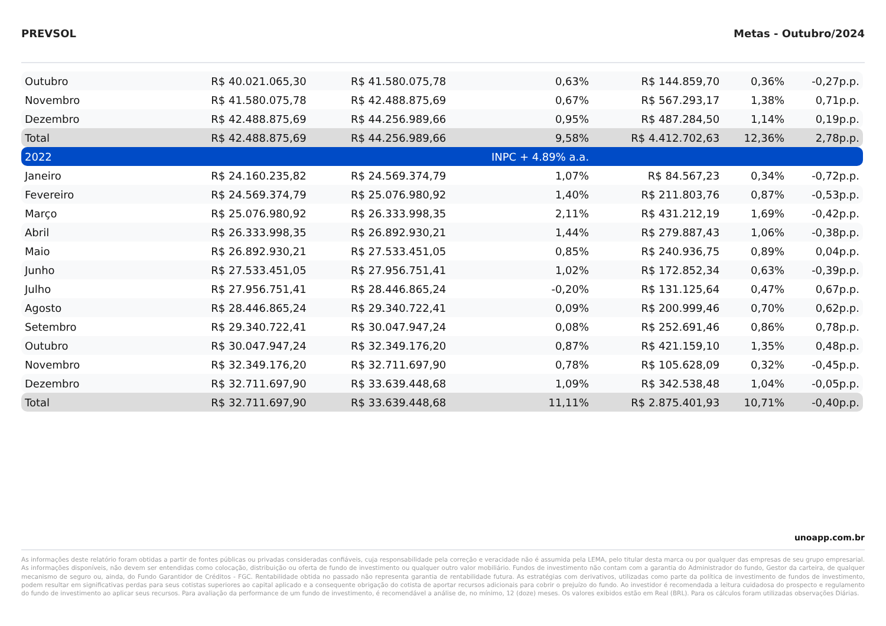PREVSOL Metas - Outubro/2024
| Outubro | R$ 40.021.065,30 | R$ 41.580.075,78 | 0,63% | R$ 144.859,70 | 0,36% | -0,27p.p. |
| Novembro | R$ 41.580.075,78 | R$ 42.488.875,69 | 0,67% | R$ 567.293,17 | 1,38% | 0,71p.p. |
| Dezembro | R$ 42.488.875,69 | R$ 44.256.989,66 | 0,95% | R$ 487.284,50 | 1,14% | 0,19p.p. |
| Total | R$ 42.488.875,69 | R$ 44.256.989,66 | 9,58% | R$ 4.412.702,63 | 12,36% | 2,78p.p. |
| 2022 | | | INPC + 4.89% a.a. | | | |
| Janeiro | R$ 24.160.235,82 | R$ 24.569.374,79 | 1,07% | R$ 84.567,23 | 0,34% | -0,72p.p. |
| Fevereiro | R$ 24.569.374,79 | R$ 25.076.980,92 | 1,40% | R$ 211.803,76 | 0,87% | -0,53p.p. |
| Março | R$ 25.076.980,92 | R$ 26.333.998,35 | 2,11% | R$ 431.212,19 | 1,69% | -0,42p.p. |
| Abril | R$ 26.333.998,35 | R$ 26.892.930,21 | 1,44% | R$ 279.887,43 | 1,06% | -0,38p.p. |
| Maio | R$ 26.892.930,21 | R$ 27.533.451,05 | 0,85% | R$ 240.936,75 | 0,89% | 0,04p.p. |
| Junho | R$ 27.533.451,05 | R$ 27.956.751,41 | 1,02% | R$ 172.852,34 | 0,63% | -0,39p.p. |
| Julho | R$ 27.956.751,41 | R$ 28.446.865,24 | -0,20% | R$ 131.125,64 | 0,47% | 0,67p.p. |
| Agosto | R$ 28.446.865,24 | R$ 29.340.722,41 | 0,09% | R$ 200.999,46 | 0,70% | 0,62p.p. |
| Setembro | R$ 29.340.722,41 | R$ 30.047.947,24 | 0,08% | R$ 252.691,46 | 0,86% | 0,78p.p. |
| Outubro | R$ 30.047.947,24 | R$ 32.349.176,20 | 0,87% | R$ 421.159,10 | 1,35% | 0,48p.p. |
| Novembro | R$ 32.349.176,20 | R$ 32.711.697,90 | 0,78% | R$ 105.628,09 | 0,32% | -0,45p.p. |
| Dezembro | R$ 32.711.697,90 | R$ 33.639.448,68 | 1,09% | R$ 342.538,48 | 1,04% | -0,05p.p. |
| Total | R$ 32.711.697,90 | R$ 33.639.448,68 | 11,11% | R$ 2.875.401,93 | 10,71% | -0,40p.p. |
unoapp.com.br
As informações deste relatório foram obtidas a partir de fontes públicas ou privadas consideradas confiáveis, cuja responsabilidade pela correção e veracidade não é assumida pela LEMA, pelo titular desta marca ou por qualquer das empresas de seu grupo empresarial. As informações disponíveis, não devem ser entendidas como colocação, distribuição ou oferta de fundo de investimento ou qualquer outro valor mobiliário. Fundos de investimento não contam com a garantia do Administrador do fundo, Gestor da carteira, de qualquer mecanismo de seguro ou, ainda, do Fundo Garantidor de Créditos - FGC. Rentabilidade obtida no passado não representa garantia de rentabilidade futura. As estratégias com derivativos, utilizadas como parte da política de investimento de fundos de investimento, podem resultar em significativas perdas para seus cotistas superiores ao capital aplicado e a consequente obrigação do cotista de aportar recursos adicionais para cobrir o prejuízo do fundo. Ao investidor é recomendada a leitura cuidadosa do prospecto e regulamento do fundo de investimento ao aplicar seus recursos. Para avaliação da performance de um fundo de investimento, é recomendável a análise de, no mínimo, 12 (doze) meses. Os valores exibidos estão em Real (BRL). Para os cálculos foram utilizadas observações Diárias.